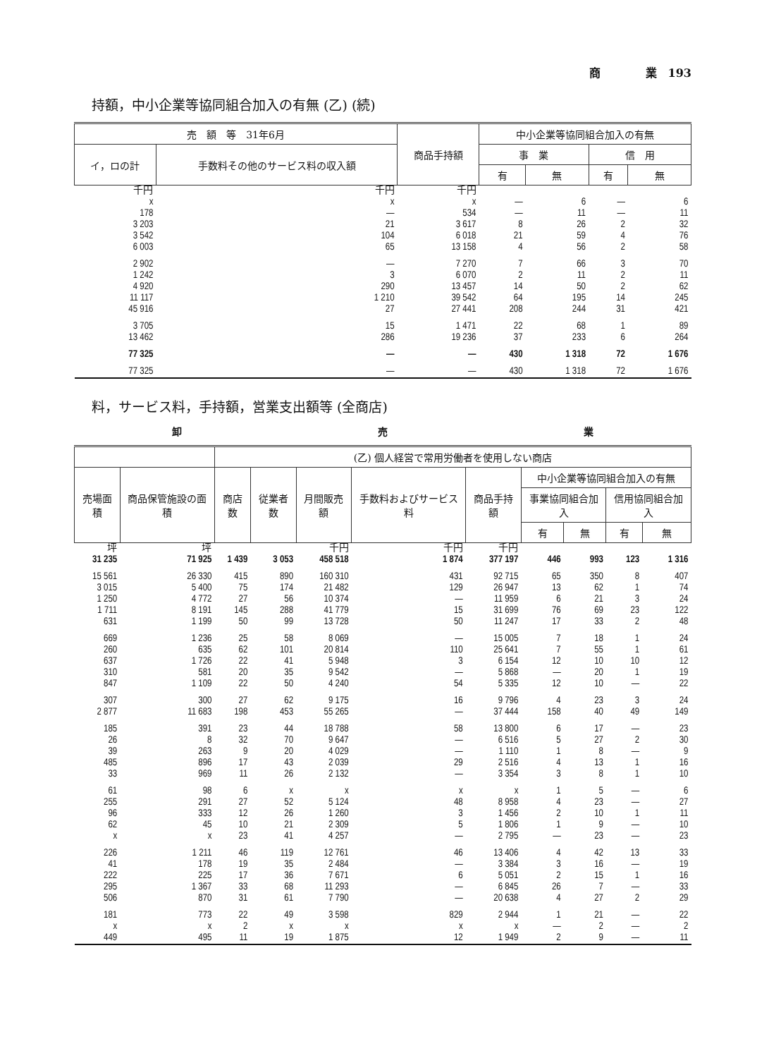商　　　　業　193
持額，中小企業等協同組合加入の有無 (乙) (続)
| 売 額 等 31年6月 | | 商品手持額 | 中小企業等協同組合加入の有無 | | | |
| --- | --- | --- | --- | --- | --- | --- |
| イ，ロの計 | 手数料その他のサービス料の収入額 | | 事 業 | | 信 用 | |
| | | | 有 | 無 | 有 | 無 |
| 千円 | 千円 | 千円 | | | | |
| x | x | x | — | 6 | — | 6 |
| 178 | — | 534 | — | 11 | — | 11 |
| 3 203 | 21 | 3 617 | 8 | 26 | 2 | 32 |
| 3 542 | 104 | 6 018 | 21 | 59 | 4 | 76 |
| 6 003 | 65 | 13 158 | 4 | 56 | 2 | 58 |
| 2 902 | — | 7 270 | 7 | 66 | 3 | 70 |
| 1 242 | 3 | 6 070 | 2 | 11 | 2 | 11 |
| 4 920 | 290 | 13 457 | 14 | 50 | 2 | 62 |
| 11 117 | 1 210 | 39 542 | 64 | 195 | 14 | 245 |
| 45 916 | 27 | 27 441 | 208 | 244 | 31 | 421 |
| 3 705 | 15 | 1 471 | 22 | 68 | 1 | 89 |
| 13 462 | 286 | 19 236 | 37 | 233 | 6 | 264 |
| 77 325 | — | — | 430 | 1 318 | 72 | 1 676 |
| 77 325 | — | — | 430 | 1 318 | 72 | 1 676 |
料，サービス料，手持額，営業支出額等 (全商店)
卸 売 業
| | | (乙) 個人経営で常用労働者を使用しない商店 | | | | | | | | |
| --- | --- | --- | --- | --- | --- | --- | --- | --- | --- | --- |
| 売場面積 | 商品保管施設の面積 | 商店数 | 従業者数 | 月間販売額 | 手数料およびサービス料 | 商品手持額 | 中小企業等協同組合加入の有無 | | | |
| | | | | | | | 事業協同組合加入 | | 信用協同組合加入 | |
| | | | | | | | 有 | 無 | 有 | 無 |
| 坪 | 坪 | | | 千円 | 千円 | 千円 | | | | |
| 31 235 | 71 925 | 1 439 | 3 053 | 458 518 | 1 874 | 377 197 | 446 | 993 | 123 | 1 316 |
| 15 561 | 26 330 | 415 | 890 | 160 310 | 431 | 92 715 | 65 | 350 | 8 | 407 |
| 3 015 | 5 400 | 75 | 174 | 21 482 | 129 | 26 947 | 13 | 62 | 1 | 74 |
| 1 250 | 4 772 | 27 | 56 | 10 374 | — | 11 959 | 6 | 21 | 3 | 24 |
| 1 711 | 8 191 | 145 | 288 | 41 779 | 15 | 31 699 | 76 | 69 | 23 | 122 |
| 631 | 1 199 | 50 | 99 | 13 728 | 50 | 11 247 | 17 | 33 | 2 | 48 |
| 669 | 1 236 | 25 | 58 | 8 069 | — | 15 005 | 7 | 18 | 1 | 24 |
| 260 | 635 | 62 | 101 | 20 814 | 110 | 25 641 | 7 | 55 | 1 | 61 |
| 637 | 1 726 | 22 | 41 | 5 948 | 3 | 6 154 | 12 | 10 | 10 | 12 |
| 310 | 581 | 20 | 35 | 9 542 | — | 5 868 | — | 20 | 1 | 19 |
| 847 | 1 109 | 22 | 50 | 4 240 | 54 | 5 335 | 12 | 10 | — | 22 |
| 307 | 300 | 27 | 62 | 9 175 | 16 | 9 796 | 4 | 23 | 3 | 24 |
| 2 877 | 11 683 | 198 | 453 | 55 265 | — | 37 444 | 158 | 40 | 49 | 149 |
| 185 | 391 | 23 | 44 | 18 788 | 58 | 13 800 | 6 | 17 | — | 23 |
| 26 | 8 | 32 | 70 | 9 647 | — | 6 516 | 5 | 27 | 2 | 30 |
| 39 | 263 | 9 | 20 | 4 029 | — | 1 110 | 1 | 8 | — | 9 |
| 485 | 896 | 17 | 43 | 2 039 | 29 | 2 516 | 4 | 13 | 1 | 16 |
| 33 | 969 | 11 | 26 | 2 132 | — | 3 354 | 3 | 8 | 1 | 10 |
| 61 | 98 | 6 | x | x | x | x | 1 | 5 | — | 6 |
| 255 | 291 | 27 | 52 | 5 124 | 48 | 8 958 | 4 | 23 | — | 27 |
| 96 | 333 | 12 | 26 | 1 260 | 3 | 1 456 | 2 | 10 | 1 | 11 |
| 62 | 45 | 10 | 21 | 2 309 | 5 | 1 806 | 1 | 9 | — | 10 |
| x | x | 23 | 41 | 4 257 | — | 2 795 | — | 23 | — | 23 |
| 226 | 1 211 | 46 | 119 | 12 761 | 46 | 13 406 | 4 | 42 | 13 | 33 |
| 41 | 178 | 19 | 35 | 2 484 | — | 3 384 | 3 | 16 | — | 19 |
| 222 | 225 | 17 | 36 | 7 671 | 6 | 5 051 | 2 | 15 | 1 | 16 |
| 295 | 1 367 | 33 | 68 | 11 293 | — | 6 845 | 26 | 7 | — | 33 |
| 506 | 870 | 31 | 61 | 7 790 | — | 20 638 | 4 | 27 | 2 | 29 |
| 181 | 773 | 22 | 49 | 3 598 | 829 | 2 944 | 1 | 21 | — | 22 |
| x | x | 2 | x | x | x | x | — | 2 | — | 2 |
| 449 | 495 | 11 | 19 | 1 875 | 12 | 1 949 | 2 | 9 | — | 11 |